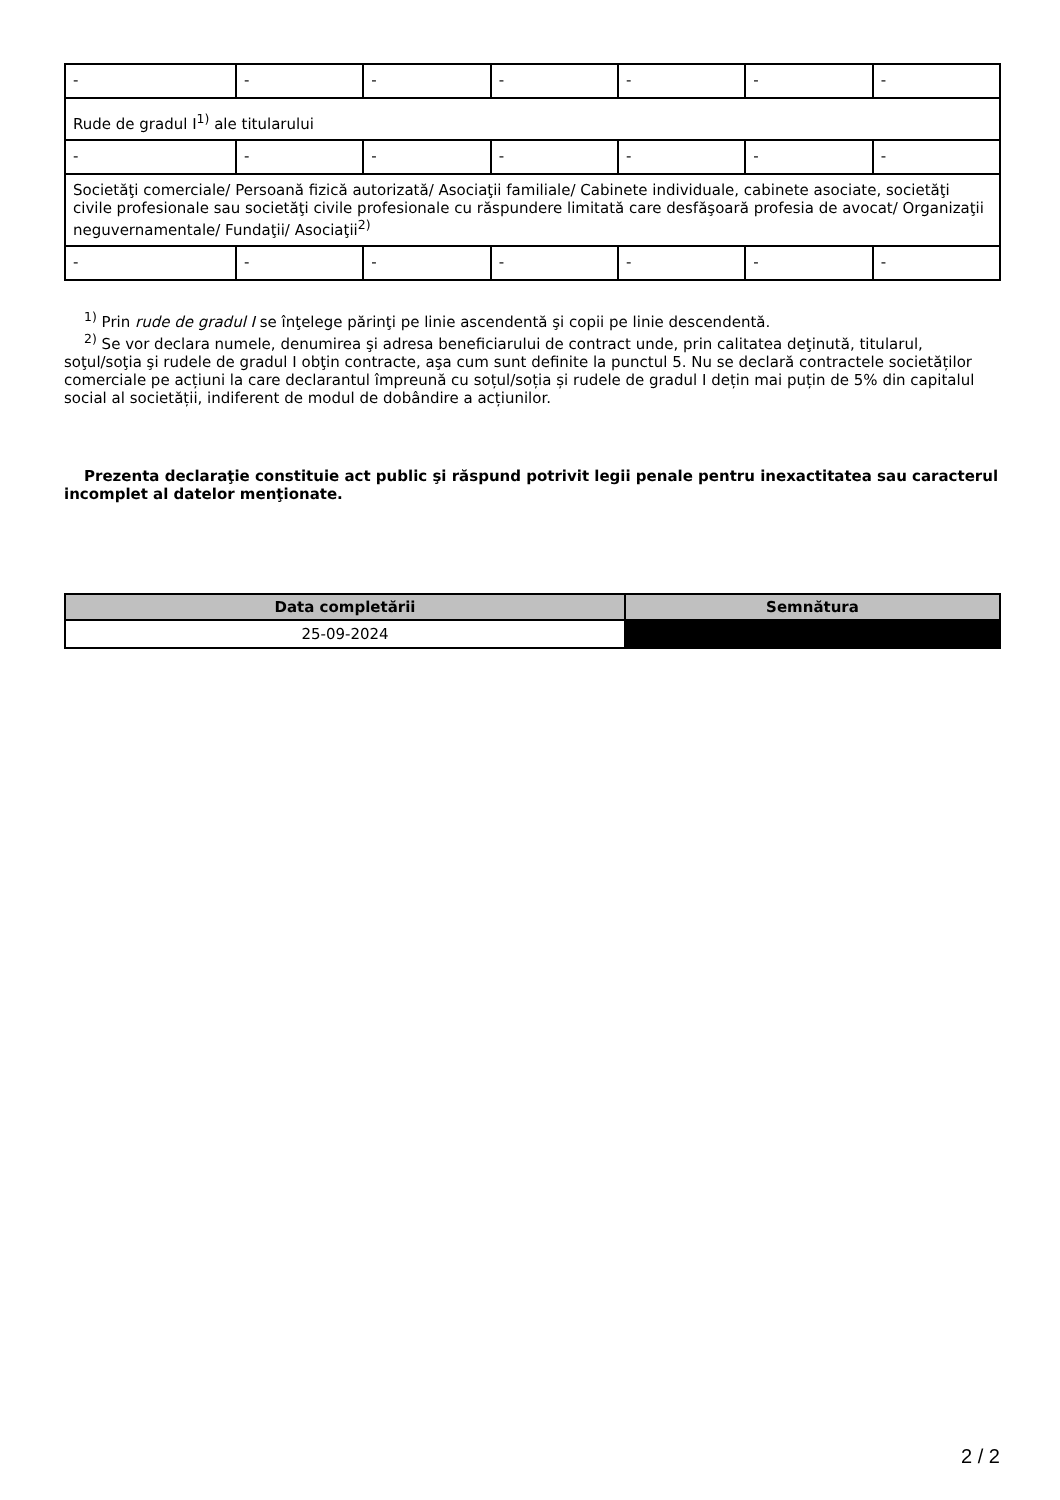| - | - | - | - | - | - | - |
| Rude de gradul I<sup>1)</sup> ale titularului | | | | | | |
| - | - | - | - | - | - | - |
| Societăţi comerciale/ Persoană fizică autorizată/ Asociaţii familiale/ Cabinete individuale, cabinete asociate, societăţi civile profesionale sau societăţi civile profesionale cu răspundere limitată care desfăşoară profesia de avocat/ Organizaţii neguvernamentale/ Fundaţii/ Asociaţii<sup>2)</sup> | | | | | | |
| - | - | - | - | - | - | - |
<sup>1)</sup> Prin rude de gradul I se înţelege părinţi pe linie ascendentă şi copii pe linie descendentă.
<sup>2)</sup> Se vor declara numele, denumirea şi adresa beneficiarului de contract unde, prin calitatea deţinută, titularul, soţul/soţia şi rudele de gradul I obţin contracte, aşa cum sunt definite la punctul 5. Nu se declară contractele societăților comerciale pe acțiuni la care declarantul împreună cu soțul/soția și rudele de gradul I dețin mai puțin de 5% din capitalul social al societății, indiferent de modul de dobândire a acțiunilor.
Prezenta declaraţie constituie act public şi răspund potrivit legii penale pentru inexactitatea sau caracterul incomplet al datelor menţionate.
| Data completării | Semnătura |
| --- | --- |
| 25-09-2024 | |
2 / 2